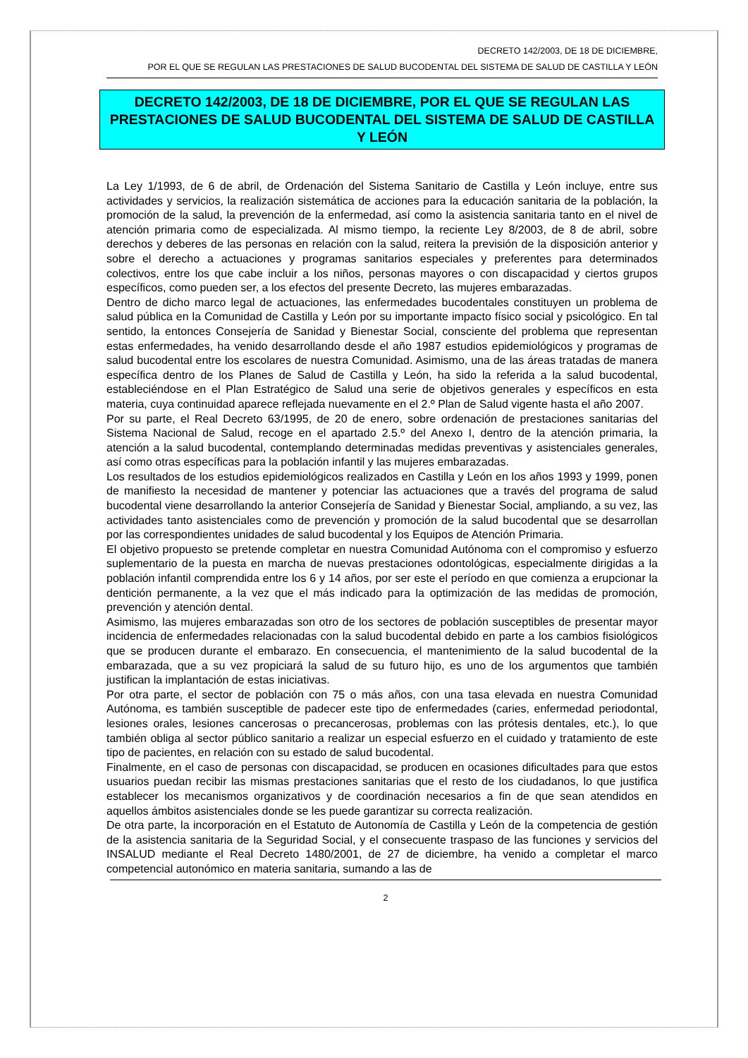DECRETO 142/2003, DE 18 DE DICIEMBRE,
POR EL QUE SE REGULAN LAS PRESTACIONES DE SALUD BUCODENTAL DEL SISTEMA DE SALUD DE CASTILLA Y LEÓN
DECRETO 142/2003, DE 18 DE DICIEMBRE, POR EL QUE SE REGULAN LAS PRESTACIONES DE SALUD BUCODENTAL DEL SISTEMA DE SALUD DE CASTILLA Y LEÓN
La Ley 1/1993, de 6 de abril, de Ordenación del Sistema Sanitario de Castilla y León incluye, entre sus actividades y servicios, la realización sistemática de acciones para la educación sanitaria de la población, la promoción de la salud, la prevención de la enfermedad, así como la asistencia sanitaria tanto en el nivel de atención primaria como de especializada. Al mismo tiempo, la reciente Ley 8/2003, de 8 de abril, sobre derechos y deberes de las personas en relación con la salud, reitera la previsión de la disposición anterior y sobre el derecho a actuaciones y programas sanitarios especiales y preferentes para determinados colectivos, entre los que cabe incluir a los niños, personas mayores o con discapacidad y ciertos grupos específicos, como pueden ser, a los efectos del presente Decreto, las mujeres embarazadas.
Dentro de dicho marco legal de actuaciones, las enfermedades bucodentales constituyen un problema de salud pública en la Comunidad de Castilla y León por su importante impacto físico social y psicológico. En tal sentido, la entonces Consejería de Sanidad y Bienestar Social, consciente del problema que representan estas enfermedades, ha venido desarrollando desde el año 1987 estudios epidemiológicos y programas de salud bucodental entre los escolares de nuestra Comunidad. Asimismo, una de las áreas tratadas de manera específica dentro de los Planes de Salud de Castilla y León, ha sido la referida a la salud bucodental, estableciéndose en el Plan Estratégico de Salud una serie de objetivos generales y específicos en esta materia, cuya continuidad aparece reflejada nuevamente en el 2.º Plan de Salud vigente hasta el año 2007.
Por su parte, el Real Decreto 63/1995, de 20 de enero, sobre ordenación de prestaciones sanitarias del Sistema Nacional de Salud, recoge en el apartado 2.5.º del Anexo I, dentro de la atención primaria, la atención a la salud bucodental, contemplando determinadas medidas preventivas y asistenciales generales, así como otras específicas para la población infantil y las mujeres embarazadas.
Los resultados de los estudios epidemiológicos realizados en Castilla y León en los años 1993 y 1999, ponen de manifiesto la necesidad de mantener y potenciar las actuaciones que a través del programa de salud bucodental viene desarrollando la anterior Consejería de Sanidad y Bienestar Social, ampliando, a su vez, las actividades tanto asistenciales como de prevención y promoción de la salud bucodental que se desarrollan por las correspondientes unidades de salud bucodental y los Equipos de Atención Primaria.
El objetivo propuesto se pretende completar en nuestra Comunidad Autónoma con el compromiso y esfuerzo suplementario de la puesta en marcha de nuevas prestaciones odontológicas, especialmente dirigidas a la población infantil comprendida entre los 6 y 14 años, por ser este el período en que comienza a erupcionar la dentición permanente, a la vez que el más indicado para la optimización de las medidas de promoción, prevención y atención dental.
Asimismo, las mujeres embarazadas son otro de los sectores de población susceptibles de presentar mayor incidencia de enfermedades relacionadas con la salud bucodental debido en parte a los cambios fisiológicos que se producen durante el embarazo. En consecuencia, el mantenimiento de la salud bucodental de la embarazada, que a su vez propiciará la salud de su futuro hijo, es uno de los argumentos que también justifican la implantación de estas iniciativas.
Por otra parte, el sector de población con 75 o más años, con una tasa elevada en nuestra Comunidad Autónoma, es también susceptible de padecer este tipo de enfermedades (caries, enfermedad periodontal, lesiones orales, lesiones cancerosas o precancerosas, problemas con las prótesis dentales, etc.), lo que también obliga al sector público sanitario a realizar un especial esfuerzo en el cuidado y tratamiento de este tipo de pacientes, en relación con su estado de salud bucodental.
Finalmente, en el caso de personas con discapacidad, se producen en ocasiones dificultades para que estos usuarios puedan recibir las mismas prestaciones sanitarias que el resto de los ciudadanos, lo que justifica establecer los mecanismos organizativos y de coordinación necesarios a fin de que sean atendidos en aquellos ámbitos asistenciales donde se les puede garantizar su correcta realización.
De otra parte, la incorporación en el Estatuto de Autonomía de Castilla y León de la competencia de gestión de la asistencia sanitaria de la Seguridad Social, y el consecuente traspaso de las funciones y servicios del INSALUD mediante el Real Decreto 1480/2001, de 27 de diciembre, ha venido a completar el marco competencial autonómico en materia sanitaria, sumando a las de
2